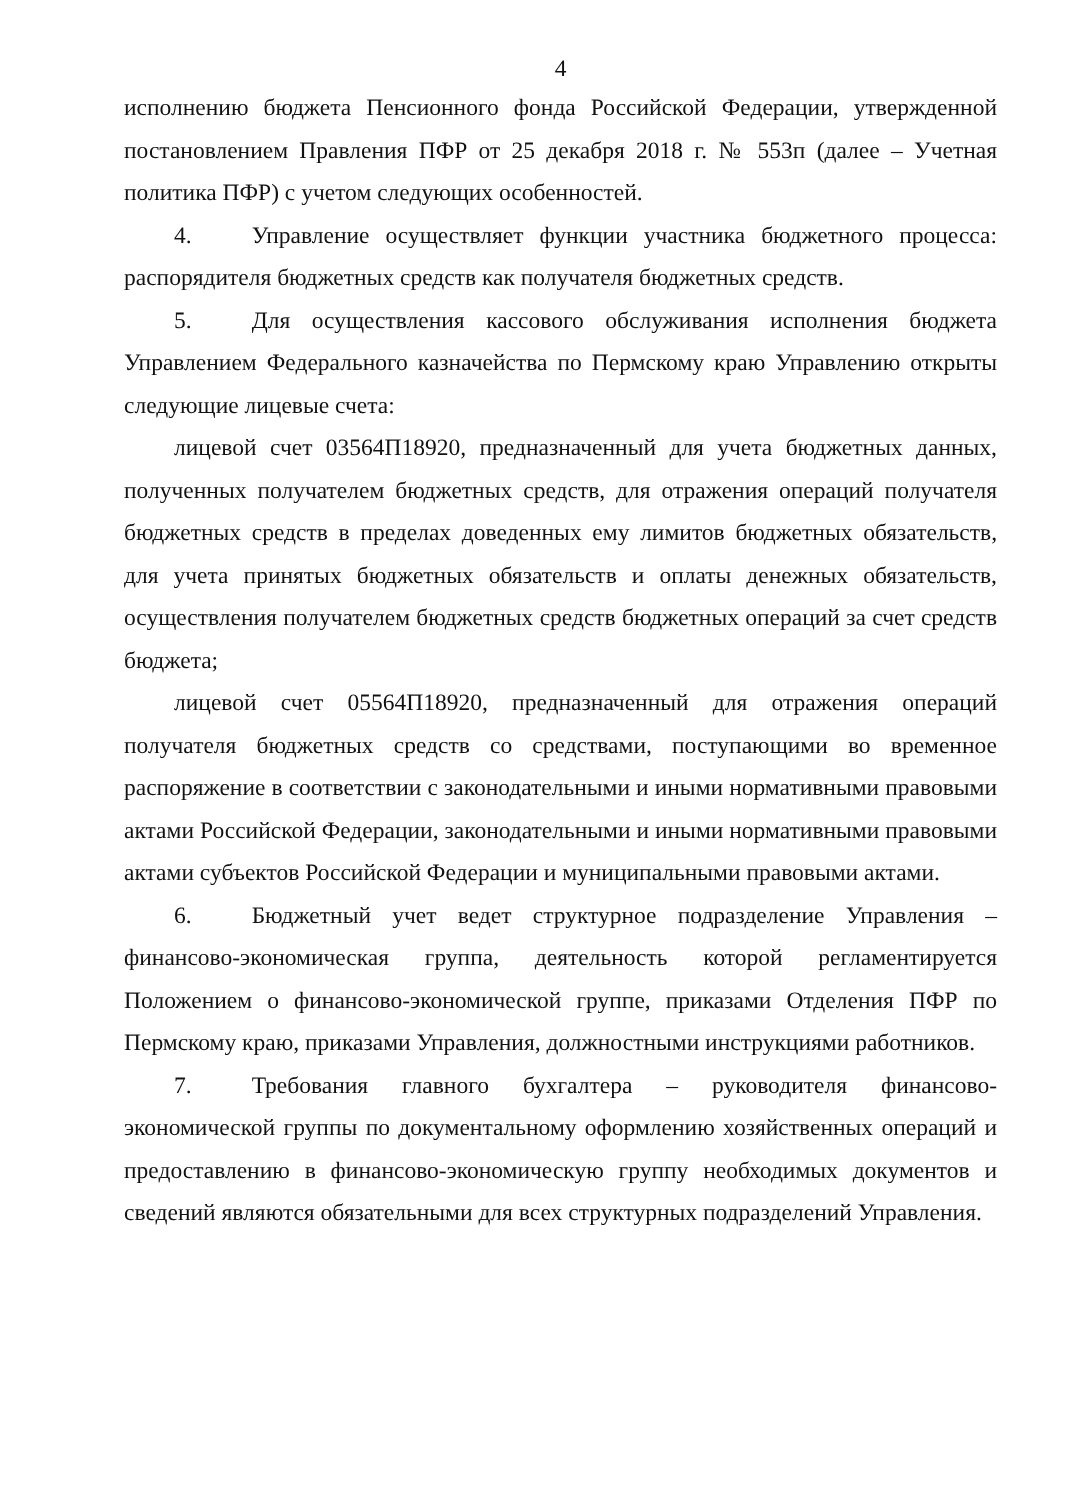4
исполнению бюджета Пенсионного фонда Российской Федерации, утвержденной постановлением Правления ПФР от 25 декабря 2018 г. № 553п (далее – Учетная политика ПФР) с учетом следующих особенностей.
4. Управление осуществляет функции участника бюджетного процесса: распорядителя бюджетных средств как получателя бюджетных средств.
5. Для осуществления кассового обслуживания исполнения бюджета Управлением Федерального казначейства по Пермскому краю Управлению открыты следующие лицевые счета:
лицевой счет 03564П18920, предназначенный для учета бюджетных данных, полученных получателем бюджетных средств, для отражения операций получателя бюджетных средств в пределах доведенных ему лимитов бюджетных обязательств, для учета принятых бюджетных обязательств и оплаты денежных обязательств, осуществления получателем бюджетных средств бюджетных операций за счет средств бюджета;
лицевой счет 05564П18920, предназначенный для отражения операций получателя бюджетных средств со средствами, поступающими во временное распоряжение в соответствии с законодательными и иными нормативными правовыми актами Российской Федерации, законодательными и иными нормативными правовыми актами субъектов Российской Федерации и муниципальными правовыми актами.
6. Бюджетный учет ведет структурное подразделение Управления – финансово-экономическая группа, деятельность которой регламентируется Положением о финансово-экономической группе, приказами Отделения ПФР по Пермскому краю, приказами Управления, должностными инструкциями работников.
7. Требования главного бухгалтера – руководителя финансово-экономической группы по документальному оформлению хозяйственных операций и предоставлению в финансово-экономическую группу необходимых документов и сведений являются обязательными для всех структурных подразделений Управления.